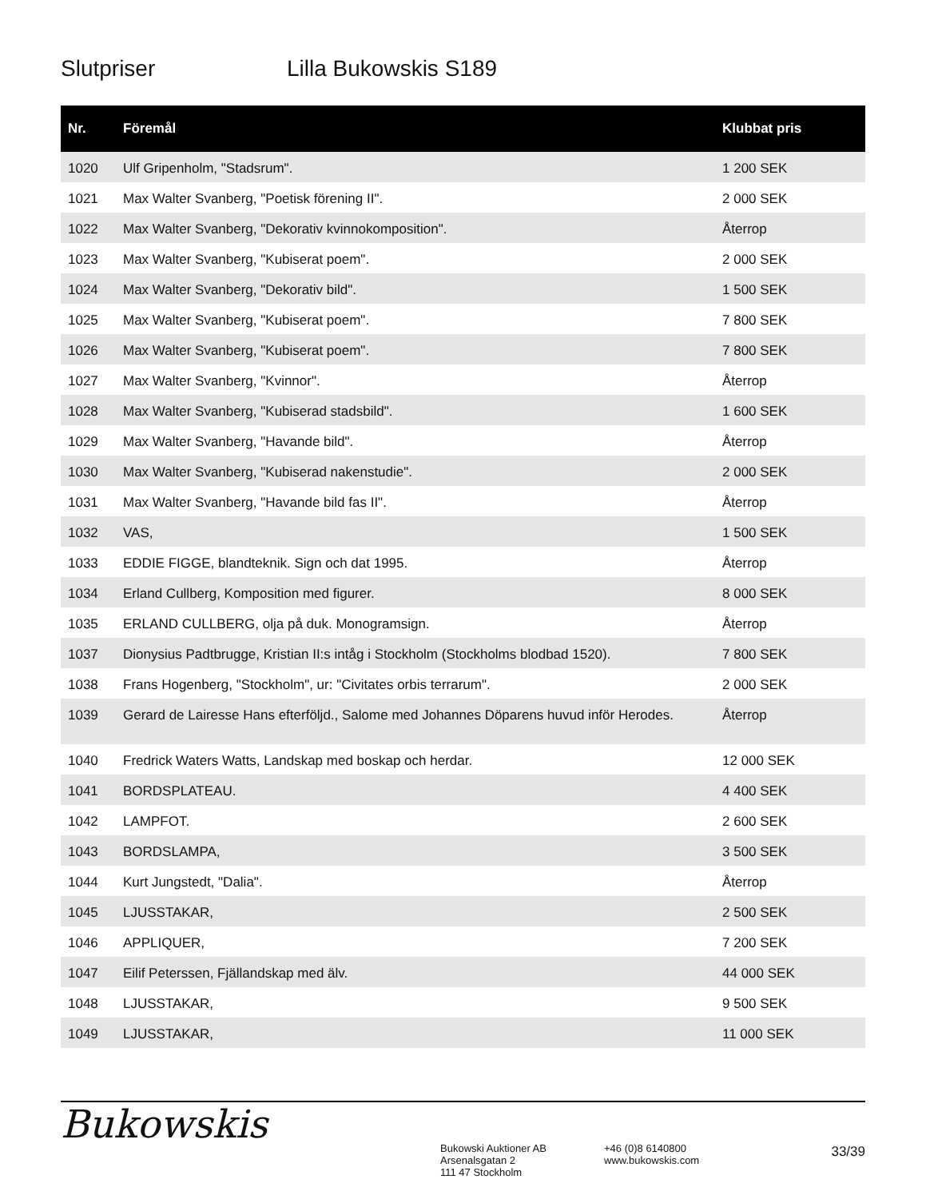Slutpriser Lilla Bukowskis S189
| Nr. | Föremål | Klubbat pris |
| --- | --- | --- |
| 1020 | Ulf Gripenholm, "Stadsrum". | 1 200 SEK |
| 1021 | Max Walter Svanberg, "Poetisk förening II". | 2 000 SEK |
| 1022 | Max Walter Svanberg, "Dekorativ kvinnokomposition". | Återrop |
| 1023 | Max Walter Svanberg, "Kubiserat poem". | 2 000 SEK |
| 1024 | Max Walter Svanberg, "Dekorativ bild". | 1 500 SEK |
| 1025 | Max Walter Svanberg, "Kubiserat poem". | 7 800 SEK |
| 1026 | Max Walter Svanberg, "Kubiserat poem". | 7 800 SEK |
| 1027 | Max Walter Svanberg, "Kvinnor". | Återrop |
| 1028 | Max Walter Svanberg, "Kubiserad stadsbild". | 1 600 SEK |
| 1029 | Max Walter Svanberg, "Havande bild". | Återrop |
| 1030 | Max Walter Svanberg, "Kubiserad nakenstudie". | 2 000 SEK |
| 1031 | Max Walter Svanberg, "Havande bild fas II". | Återrop |
| 1032 | VAS, | 1 500 SEK |
| 1033 | EDDIE FIGGE, blandteknik. Sign och dat 1995. | Återrop |
| 1034 | Erland Cullberg, Komposition med figurer. | 8 000 SEK |
| 1035 | ERLAND CULLBERG, olja på duk. Monogramsign. | Återrop |
| 1037 | Dionysius Padtbrugge, Kristian II:s intåg i Stockholm (Stockholms blodbad 1520). | 7 800 SEK |
| 1038 | Frans Hogenberg, "Stockholm", ur: "Civitates orbis terrarum". | 2 000 SEK |
| 1039 | Gerard de Lairesse Hans efterföljd., Salome med Johannes Döparens huvud inför Herodes. | Återrop |
| 1040 | Fredrick Waters Watts, Landskap med boskap och herdar. | 12 000 SEK |
| 1041 | BORDSPLATEAU. | 4 400 SEK |
| 1042 | LAMPFOT. | 2 600 SEK |
| 1043 | BORDSLAMPA, | 3 500 SEK |
| 1044 | Kurt Jungstedt, "Dalia". | Återrop |
| 1045 | LJUSSTAKAR, | 2 500 SEK |
| 1046 | APPLIQUER, | 7 200 SEK |
| 1047 | Eilif Peterssen, Fjällandskap med älv. | 44 000 SEK |
| 1048 | LJUSSTAKAR, | 9 500 SEK |
| 1049 | LJUSSTAKAR, | 11 000 SEK |
Bukowskis
Bukowski Auktioner AB
Arsenalsgatan 2
111 47 Stockholm
+46 (0)8 6140800
www.bukowskis.com
33/39